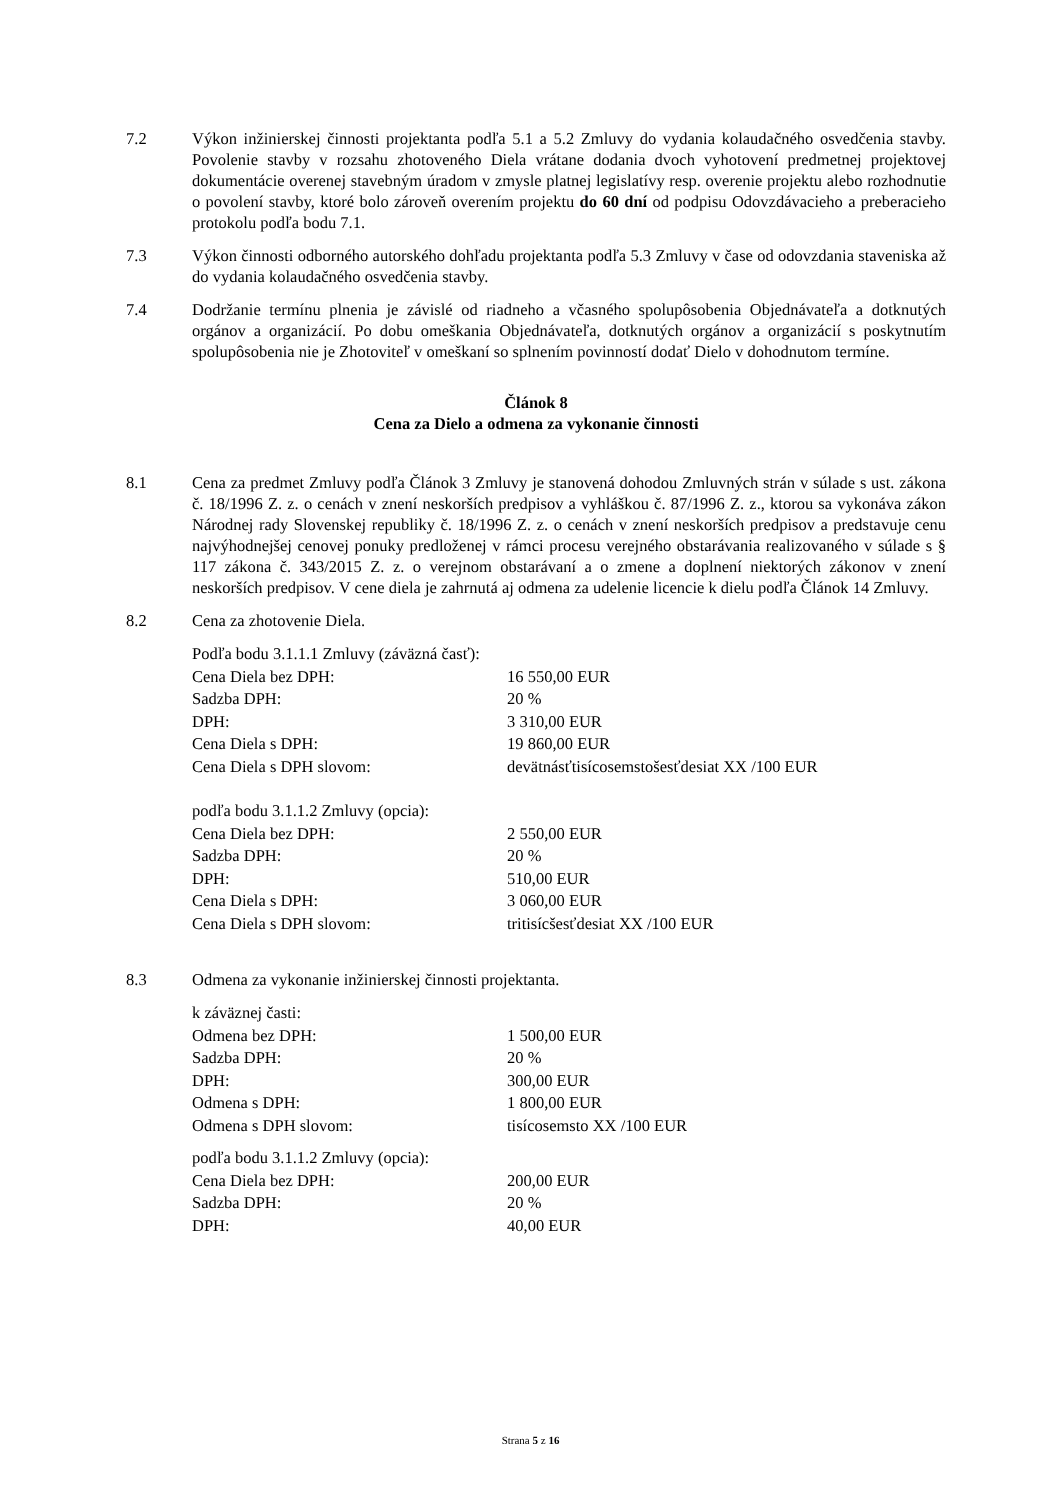7.2 Výkon inžinierskej činnosti projektanta podľa 5.1 a 5.2 Zmluvy do vydania kolaudačného osvedčenia stavby. Povolenie stavby v rozsahu zhotoveného Diela vrátane dodania dvoch vyhotovení predmetnej projektovej dokumentácie overenej stavebným úradom v zmysle platnej legislatívy resp. overenie projektu alebo rozhodnutie o povolení stavby, ktoré bolo zároveň overením projektu do 60 dní od podpisu Odovzdávacieho a preberacieho protokolu podľa bodu 7.1.
7.3 Výkon činnosti odborného autorského dohľadu projektanta podľa 5.3 Zmluvy v čase od odovzdania staveniska až do vydania kolaudačného osvedčenia stavby.
7.4 Dodržanie termínu plnenia je závislé od riadneho a včasného spolupôsobenia Objednávateľa a dotknutých orgánov a organizácií. Po dobu omeškania Objednávateľa, dotknutých orgánov a organizácií s poskytnutím spolupôsobenia nie je Zhotoviteľ v omeškaní so splnením povinností dodať Dielo v dohodnutom termíne.
Článok 8
Cena za Dielo a odmena za vykonanie činnosti
8.1 Cena za predmet Zmluvy podľa Článok 3 Zmluvy je stanovená dohodou Zmluvných strán v súlade s ust. zákona č. 18/1996 Z. z. o cenách v znení neskorších predpisov a vyhláškou č. 87/1996 Z. z., ktorou sa vykonáva zákon Národnej rady Slovenskej republiky č. 18/1996 Z. z. o cenách v znení neskorších predpisov a predstavuje cenu najvýhodnejšej cenovej ponuky predloženej v rámci procesu verejného obstarávania realizovaného v súlade s § 117 zákona č. 343/2015 Z. z. o verejnom obstarávaní a o zmene a doplnení niektorých zákonov v znení neskorších predpisov. V cene diela je zahrnutá aj odmena za udelenie licencie k dielu podľa Článok 14 Zmluvy.
8.2 Cena za zhotovenie Diela.
| Podľa bodu 3.1.1.1 Zmluvy (záväzná časť): | |
| Cena Diela bez DPH: | 16 550,00 EUR |
| Sadzba DPH: | 20 % |
| DPH: | 3 310,00 EUR |
| Cena Diela s DPH: | 19 860,00 EUR |
| Cena Diela s DPH slovom: | devätnásťtisícosemstošesťdesiat XX /100 EUR |
| podľa bodu 3.1.1.2 Zmluvy (opcia): | |
| Cena Diela bez DPH: | 2 550,00 EUR |
| Sadzba DPH: | 20 % |
| DPH: | 510,00 EUR |
| Cena Diela s DPH: | 3 060,00 EUR |
| Cena Diela s DPH slovom: | tritisícšesťdesiat XX /100 EUR |
8.3 Odmena za vykonanie inžinierskej činnosti projektanta.
| k záväznej časti: | |
| Odmena bez DPH: | 1 500,00 EUR |
| Sadzba DPH: | 20 % |
| DPH: | 300,00 EUR |
| Odmena s DPH: | 1 800,00 EUR |
| Odmena s DPH slovom: | tisícosemsto XX /100 EUR |
| podľa bodu 3.1.1.2 Zmluvy (opcia): | |
| Cena Diela bez DPH: | 200,00 EUR |
| Sadzba DPH: | 20 % |
| DPH: | 40,00 EUR |
Strana 5 z 16